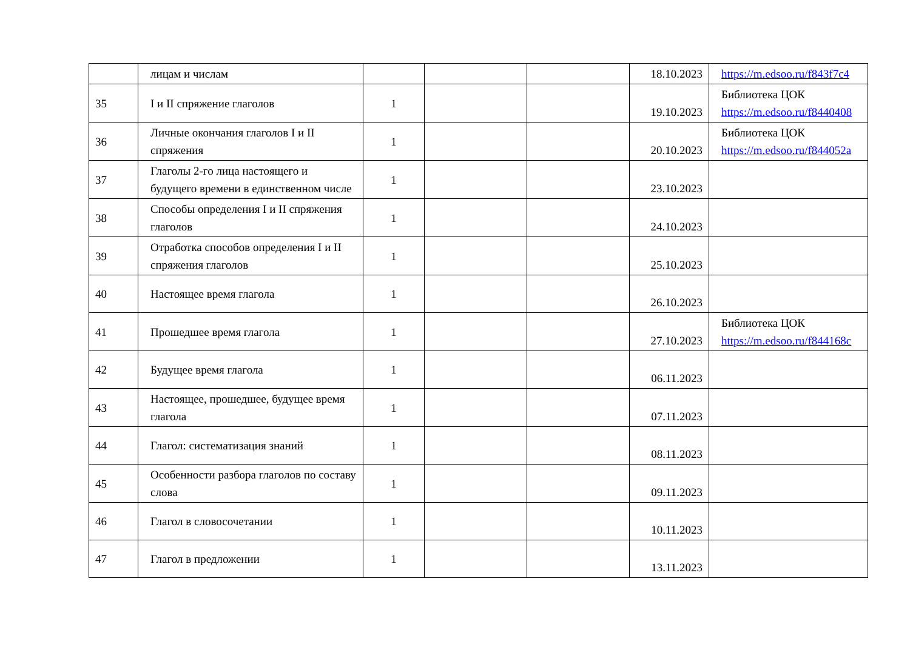| | лицам и числам | | | | 18.10.2023 | https://m.edsoo.ru/f843f7c4 |
| 35 | I и II спряжение глаголов | 1 | | | 19.10.2023 | Библиотека ЦОК https://m.edsoo.ru/f8440408 |
| 36 | Личные окончания глаголов I и II спряжения | 1 | | | 20.10.2023 | Библиотека ЦОК https://m.edsoo.ru/f844052a |
| 37 | Глаголы 2-го лица настоящего и будущего времени в единственном числе | 1 | | | 23.10.2023 | |
| 38 | Способы определения I и II спряжения глаголов | 1 | | | 24.10.2023 | |
| 39 | Отработка способов определения I и II спряжения глаголов | 1 | | | 25.10.2023 | |
| 40 | Настоящее время глагола | 1 | | | 26.10.2023 | |
| 41 | Прошедшее время глагола | 1 | | | 27.10.2023 | Библиотека ЦОК https://m.edsoo.ru/f844168c |
| 42 | Будущее время глагола | 1 | | | 06.11.2023 | |
| 43 | Настоящее, прошедшее, будущее время глагола | 1 | | | 07.11.2023 | |
| 44 | Глагол: систематизация знаний | 1 | | | 08.11.2023 | |
| 45 | Особенности разбора глаголов по составу слова | 1 | | | 09.11.2023 | |
| 46 | Глагол в словосочетании | 1 | | | 10.11.2023 | |
| 47 | Глагол в предложении | 1 | | | 13.11.2023 | |